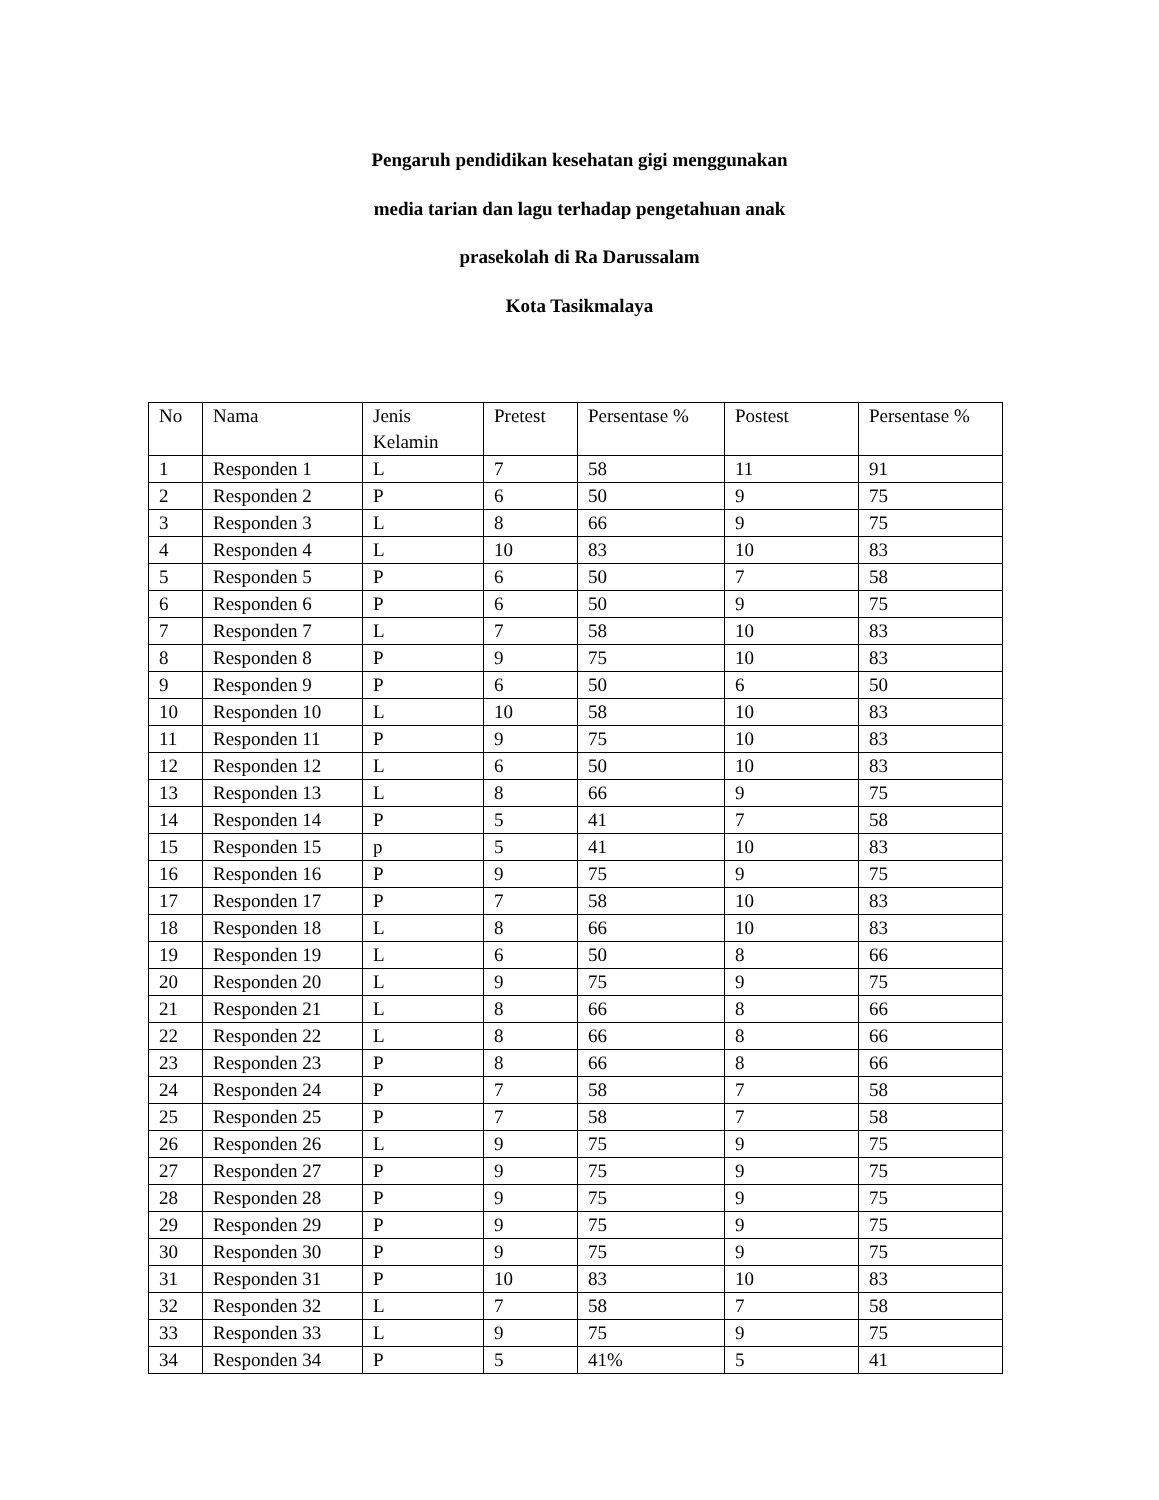Pengaruh pendidikan kesehatan gigi menggunakan
media tarian dan lagu terhadap pengetahuan anak
prasekolah di Ra Darussalam
Kota Tasikmalaya
| No | Nama | Jenis Kelamin | Pretest | Persentase % | Postest | Persentase % |
| 1 | Responden 1 | L | 7 | 58 | 11 | 91 |
| 2 | Responden 2 | P | 6 | 50 | 9 | 75 |
| 3 | Responden 3 | L | 8 | 66 | 9 | 75 |
| 4 | Responden 4 | L | 10 | 83 | 10 | 83 |
| 5 | Responden 5 | P | 6 | 50 | 7 | 58 |
| 6 | Responden 6 | P | 6 | 50 | 9 | 75 |
| 7 | Responden 7 | L | 7 | 58 | 10 | 83 |
| 8 | Responden 8 | P | 9 | 75 | 10 | 83 |
| 9 | Responden 9 | P | 6 | 50 | 6 | 50 |
| 10 | Responden 10 | L | 10 | 58 | 10 | 83 |
| 11 | Responden 11 | P | 9 | 75 | 10 | 83 |
| 12 | Responden 12 | L | 6 | 50 | 10 | 83 |
| 13 | Responden 13 | L | 8 | 66 | 9 | 75 |
| 14 | Responden 14 | P | 5 | 41 | 7 | 58 |
| 15 | Responden 15 | p | 5 | 41 | 10 | 83 |
| 16 | Responden 16 | P | 9 | 75 | 9 | 75 |
| 17 | Responden 17 | P | 7 | 58 | 10 | 83 |
| 18 | Responden 18 | L | 8 | 66 | 10 | 83 |
| 19 | Responden 19 | L | 6 | 50 | 8 | 66 |
| 20 | Responden 20 | L | 9 | 75 | 9 | 75 |
| 21 | Responden 21 | L | 8 | 66 | 8 | 66 |
| 22 | Responden 22 | L | 8 | 66 | 8 | 66 |
| 23 | Responden 23 | P | 8 | 66 | 8 | 66 |
| 24 | Responden 24 | P | 7 | 58 | 7 | 58 |
| 25 | Responden 25 | P | 7 | 58 | 7 | 58 |
| 26 | Responden 26 | L | 9 | 75 | 9 | 75 |
| 27 | Responden 27 | P | 9 | 75 | 9 | 75 |
| 28 | Responden 28 | P | 9 | 75 | 9 | 75 |
| 29 | Responden 29 | P | 9 | 75 | 9 | 75 |
| 30 | Responden 30 | P | 9 | 75 | 9 | 75 |
| 31 | Responden 31 | P | 10 | 83 | 10 | 83 |
| 32 | Responden 32 | L | 7 | 58 | 7 | 58 |
| 33 | Responden 33 | L | 9 | 75 | 9 | 75 |
| 34 | Responden 34 | P | 5 | 41% | 5 | 41 |